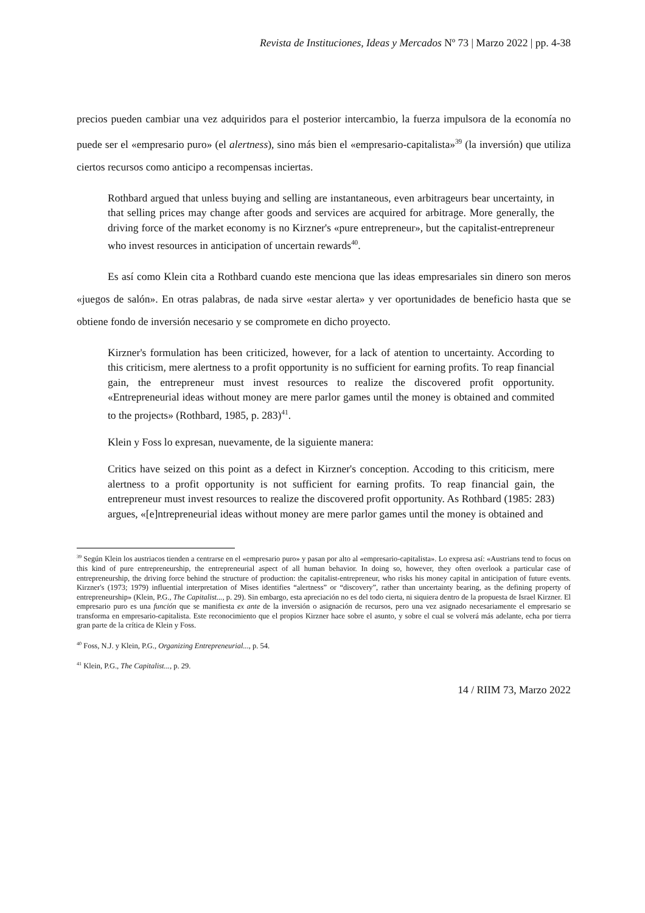Revista de Instituciones, Ideas y Mercados Nº 73 | Marzo 2022 | pp. 4-38
precios pueden cambiar una vez adquiridos para el posterior intercambio, la fuerza impulsora de la economía no puede ser el «empresario puro» (el alertness), sino más bien el «empresario-capitalista»<sup>39</sup> (la inversión) que utiliza ciertos recursos como anticipo a recompensas inciertas.
Rothbard argued that unless buying and selling are instantaneous, even arbitrageurs bear uncertainty, in that selling prices may change after goods and services are acquired for arbitrage. More generally, the driving force of the market economy is no Kirzner's «pure entrepreneur», but the capitalist-entrepreneur who invest resources in anticipation of uncertain rewards<sup>40</sup>.
Es así como Klein cita a Rothbard cuando este menciona que las ideas empresariales sin dinero son meros «juegos de salón». En otras palabras, de nada sirve «estar alerta» y ver oportunidades de beneficio hasta que se obtiene fondo de inversión necesario y se compromete en dicho proyecto.
Kirzner's formulation has been criticized, however, for a lack of atention to uncertainty. According to this criticism, mere alertness to a profit opportunity is no sufficient for earning profits. To reap financial gain, the entrepreneur must invest resources to realize the discovered profit opportunity. «Entrepreneurial ideas without money are mere parlor games until the money is obtained and commited to the projects» (Rothbard, 1985, p. 283)<sup>41</sup>.
Klein y Foss lo expresan, nuevamente, de la siguiente manera:
Critics have seized on this point as a defect in Kirzner's conception. Accoding to this criticism, mere alertness to a profit opportunity is not sufficient for earning profits. To reap financial gain, the entrepreneur must invest resources to realize the discovered profit opportunity. As Rothbard (1985: 283) argues, «[e]ntrepreneurial ideas without money are mere parlor games until the money is obtained and
<sup>39</sup> Según Klein los austriacos tienden a centrarse en el «empresario puro» y pasan por alto al «empresario-capitalista». Lo expresa así: «Austrians tend to focus on this kind of pure entrepreneurship, the entrepreneurial aspect of all human behavior. In doing so, however, they often overlook a particular case of entrepreneurship, the driving force behind the structure of production: the capitalist-entrepreneur, who risks his money capital in anticipation of future events. Kirzner's (1973; 1979) influential interpretation of Mises identifies “alertness” or “discovery”, rather than uncertainty bearing, as the defining property of entrepreneurship» (Klein, P.G., The Capitalist..., p. 29). Sin embargo, esta apreciación no es del todo cierta, ni siquiera dentro de la propuesta de Israel Kirzner. El empresario puro es una función que se manifiesta ex ante de la inversión o asignación de recursos, pero una vez asignado necesariamente el empresario se transforma en empresario-capitalista. Este reconocimiento que el propios Kirzner hace sobre el asunto, y sobre el cual se volverá más adelante, echa por tierra gran parte de la crítica de Klein y Foss.
<sup>40</sup> Foss, N.J. y Klein, P.G., Organizing Entrepreneurial..., p. 54.
<sup>41</sup> Klein, P.G., The Capitalist..., p. 29.
14 / RIIM 73, Marzo 2022